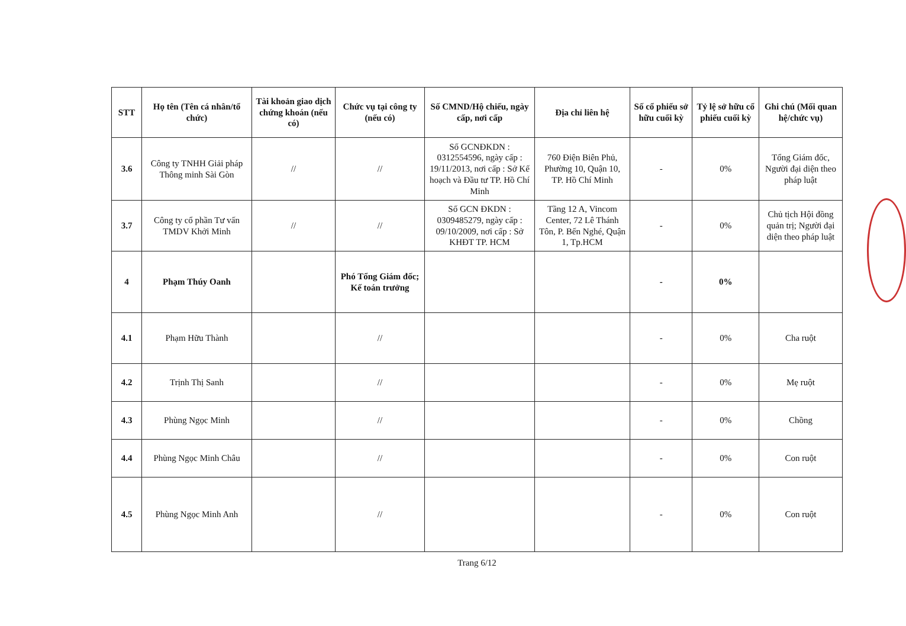| STT | Họ tên (Tên cá nhân/tổ chức) | Tài khoản giao dịch chứng khoán (nếu có) | Chức vụ tại công ty (nếu có) | Số CMND/Hộ chiếu, ngày cấp, nơi cấp | Địa chỉ liên hệ | Số cổ phiếu sở hữu cuối kỳ | Tỷ lệ sở hữu cổ phiếu cuối kỳ | Ghi chú (Mối quan hệ/chức vụ) |
| --- | --- | --- | --- | --- | --- | --- | --- | --- |
| 3.6 | Công ty TNHH Giải pháp Thông minh Sài Gòn | // | // | Số GCNĐKDN : 0312554596, ngày cấp : 19/11/2013, nơi cấp : Sở Kế hoạch và Đầu tư TP. Hồ Chí Minh | 760 Điện Biên Phủ, Phường 10, Quận 10, TP. Hồ Chí Minh | - | 0% | Tổng Giám đốc, Người đại diện theo pháp luật |
| 3.7 | Công ty cổ phần Tư vấn TMDV Khởi Minh | // | // | Số GCN ĐKDN : 0309485279, ngày cấp : 09/10/2009, nơi cấp : Sở KHĐT TP. HCM | Tầng 12 A, Vincom Center, 72 Lê Thánh Tôn, P. Bến Nghé, Quận 1, Tp.HCM | - | 0% | Chủ tịch Hội đồng quản trị; Người đại diện theo pháp luật |
| 4 | Phạm Thúy Oanh | | Phó Tổng Giám đốc; Kế toán trưởng | | | - | 0% | |
| 4.1 | Phạm Hữu Thành | | // | | | - | 0% | Cha ruột |
| 4.2 | Trịnh Thị Sanh | | // | | | - | 0% | Mẹ ruột |
| 4.3 | Phùng Ngọc Minh | | // | | | - | 0% | Chồng |
| 4.4 | Phùng Ngọc Minh Châu | | // | | | - | 0% | Con ruột |
| 4.5 | Phùng Ngọc Minh Anh | | // | | | - | 0% | Con ruột |
Trang 6/12